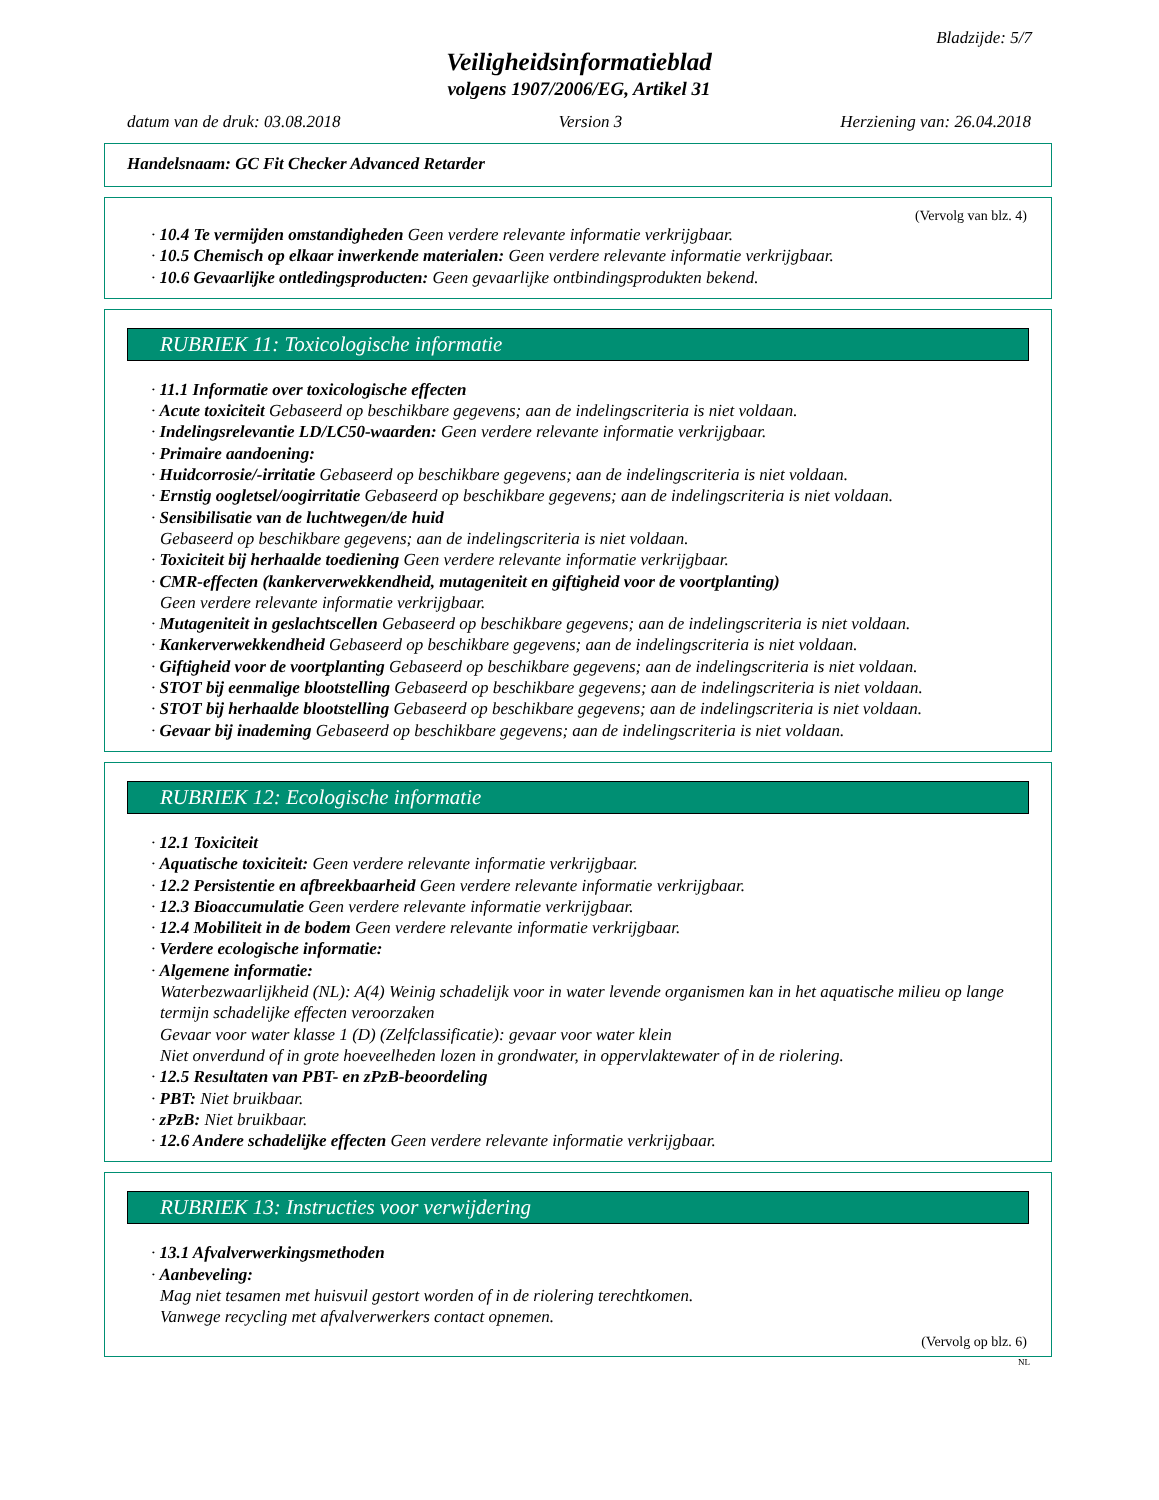Bladzijde: 5/7
Veiligheidsinformatieblad
volgens 1907/2006/EG, Artikel 31
datum van de druk: 03.08.2018 Version 3 Herziening van: 26.04.2018
Handelsnaam: GC Fit Checker Advanced Retarder
(Vervolg van blz. 4)
· 10.4 Te vermijden omstandigheden Geen verdere relevante informatie verkrijgbaar.
· 10.5 Chemisch op elkaar inwerkende materialen: Geen verdere relevante informatie verkrijgbaar.
· 10.6 Gevaarlijke ontledingsproducten: Geen gevaarlijke ontbindingsprodukten bekend.
RUBRIEK 11: Toxicologische informatie
· 11.1 Informatie over toxicologische effecten
· Acute toxiciteit Gebaseerd op beschikbare gegevens; aan de indelingscriteria is niet voldaan.
· Indelingsrelevantie LD/LC50-waarden: Geen verdere relevante informatie verkrijgbaar.
· Primaire aandoening:
· Huidcorrosie/-irritatie Gebaseerd op beschikbare gegevens; aan de indelingscriteria is niet voldaan.
· Ernstig oogletsel/oogirritatie Gebaseerd op beschikbare gegevens; aan de indelingscriteria is niet voldaan.
· Sensibilisatie van de luchtwegen/de huid
Gebaseerd op beschikbare gegevens; aan de indelingscriteria is niet voldaan.
· Toxiciteit bij herhaalde toediening Geen verdere relevante informatie verkrijgbaar.
· CMR-effecten (kankerverwekkendheid, mutageniteit en giftigheid voor de voortplanting)
Geen verdere relevante informatie verkrijgbaar.
· Mutageniteit in geslachtscellen Gebaseerd op beschikbare gegevens; aan de indelingscriteria is niet voldaan.
· Kankerverwekkendheid Gebaseerd op beschikbare gegevens; aan de indelingscriteria is niet voldaan.
· Giftigheid voor de voortplanting Gebaseerd op beschikbare gegevens; aan de indelingscriteria is niet voldaan.
· STOT bij eenmalige blootstelling Gebaseerd op beschikbare gegevens; aan de indelingscriteria is niet voldaan.
· STOT bij herhaalde blootstelling Gebaseerd op beschikbare gegevens; aan de indelingscriteria is niet voldaan.
· Gevaar bij inademing Gebaseerd op beschikbare gegevens; aan de indelingscriteria is niet voldaan.
RUBRIEK 12: Ecologische informatie
· 12.1 Toxiciteit
· Aquatische toxiciteit: Geen verdere relevante informatie verkrijgbaar.
· 12.2 Persistentie en afbreekbaarheid Geen verdere relevante informatie verkrijgbaar.
· 12.3 Bioaccumulatie Geen verdere relevante informatie verkrijgbaar.
· 12.4 Mobiliteit in de bodem Geen verdere relevante informatie verkrijgbaar.
· Verdere ecologische informatie:
· Algemene informatie:
Waterbezwaarlijkheid (NL): A(4) Weinig schadelijk voor in water levende organismen kan in het aquatische milieu op lange termijn schadelijke effecten veroorzaken
Gevaar voor water klasse 1 (D) (Zelfclassificatie): gevaar voor water klein
Niet onverdund of in grote hoeveelheden lozen in grondwater, in oppervlaktewater of in de riolering.
· 12.5 Resultaten van PBT- en zPzB-beoordeling
· PBT: Niet bruikbaar.
· zPzB: Niet bruikbaar.
· 12.6 Andere schadelijke effecten Geen verdere relevante informatie verkrijgbaar.
RUBRIEK 13: Instructies voor verwijdering
· 13.1 Afvalverwerkingsmethoden
· Aanbeveling:
Mag niet tesamen met huisvuil gestort worden of in de riolering terechtkomen.
Vanwege recycling met afvalverwerkers contact opnemen.
(Vervolg op blz. 6)
NL